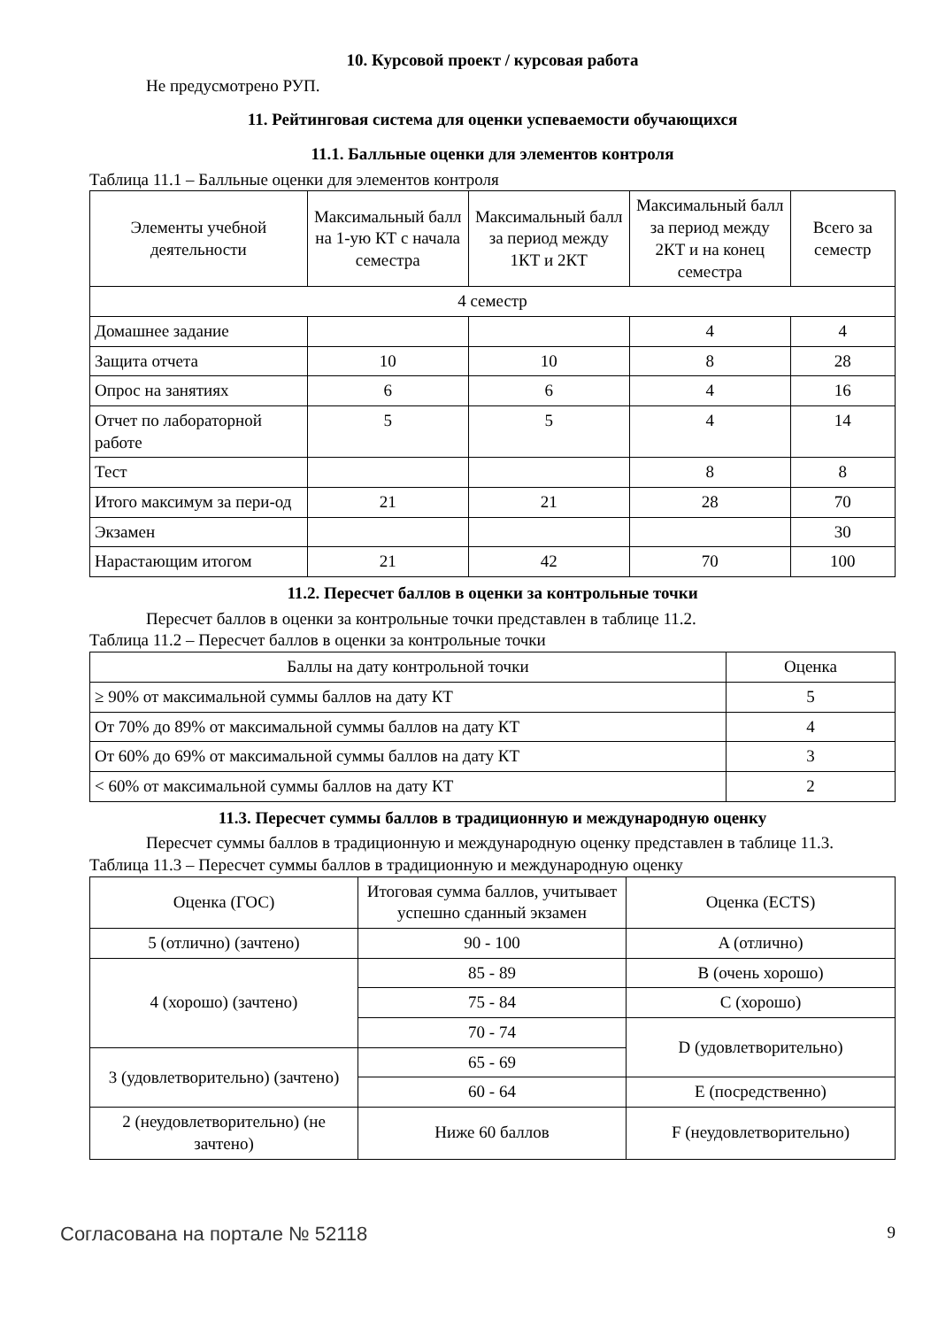10. Курсовой проект / курсовая работа
Не предусмотрено РУП.
11. Рейтинговая система для оценки успеваемости обучающихся
11.1. Балльные оценки для элементов контроля
Таблица 11.1 – Балльные оценки для элементов контроля
| Элементы учебной деятельности | Максимальный балл на 1-ую КТ с начала семестра | Максимальный балл за период между 1КТ и 2КТ | Максимальный балл за период между 2КТ и на конец семестра | Всего за семестр |
| --- | --- | --- | --- | --- |
| 4 семестр | | | | |
| Домашнее задание | | | 4 | 4 |
| Защита отчета | 10 | 10 | 8 | 28 |
| Опрос на занятиях | 6 | 6 | 4 | 16 |
| Отчет по лабораторной работе | 5 | 5 | 4 | 14 |
| Тест | | | 8 | 8 |
| Итого максимум за пери-од | 21 | 21 | 28 | 70 |
| Экзамен | | | | 30 |
| Нарастающим итогом | 21 | 42 | 70 | 100 |
11.2. Пересчет баллов в оценки за контрольные точки
Пересчет баллов в оценки за контрольные точки представлен в таблице 11.2.
Таблица 11.2 – Пересчет баллов в оценки за контрольные точки
| Баллы на дату контрольной точки | Оценка |
| --- | --- |
| ≥ 90% от максимальной суммы баллов на дату КТ | 5 |
| От 70% до 89% от максимальной суммы баллов на дату КТ | 4 |
| От 60% до 69% от максимальной суммы баллов на дату КТ | 3 |
| < 60% от максимальной суммы баллов на дату КТ | 2 |
11.3. Пересчет суммы баллов в традиционную и международную оценку
Пересчет суммы баллов в традиционную и международную оценку представлен в таблице 11.3.
Таблица 11.3 – Пересчет суммы баллов в традиционную и международную оценку
| Оценка (ГОС) | Итоговая сумма баллов, учитывает успешно сданный экзамен | Оценка (ECTS) |
| --- | --- | --- |
| 5 (отлично) (зачтено) | 90 - 100 | A (отлично) |
| 4 (хорошо) (зачтено) | 85 - 89 | B (очень хорошо) |
| | 75 - 84 | C (хорошо) |
| | 70 - 74 | D (удовлетворительно) |
| 3 (удовлетворительно) (зачтено) | 65 - 69 | |
| | 60 - 64 | E (посредственно) |
| 2 (неудовлетворительно) (не зачтено) | Ниже 60 баллов | F (неудовлетворительно) |
Согласована на портале № 52118 9